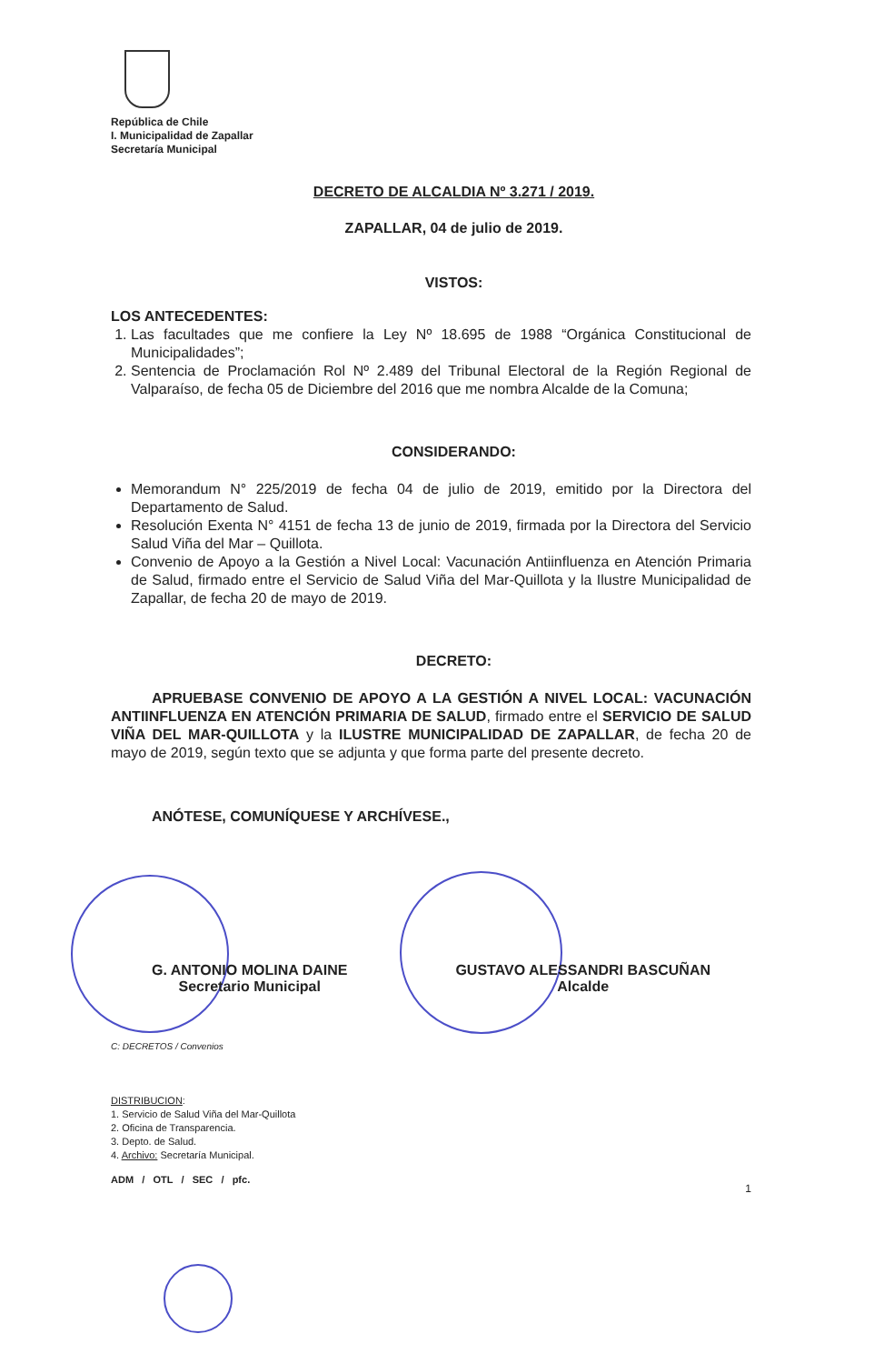República de Chile
I. Municipalidad de Zapallar
Secretaría Municipal
DECRETO DE ALCALDIA Nº 3.271 / 2019.
ZAPALLAR, 04 de julio de 2019.
VISTOS:
LOS ANTECEDENTES:
1. Las facultades que me confiere la Ley Nº 18.695 de 1988 “Orgánica Constitucional de Municipalidades”;
2. Sentencia de Proclamación Rol Nº 2.489 del Tribunal Electoral de la Región Regional de Valparaíso, de fecha 05 de Diciembre del 2016 que me nombra Alcalde de la Comuna;
CONSIDERANDO:
Memorandum N° 225/2019 de fecha 04 de julio de 2019, emitido por la Directora del Departamento de Salud.
Resolución Exenta N° 4151 de fecha 13 de junio de 2019, firmada por la Directora del Servicio Salud Viña del Mar – Quillota.
Convenio de Apoyo a la Gestión a Nivel Local: Vacunación Antiinfluenza en Atención Primaria de Salud, firmado entre el Servicio de Salud Viña del Mar-Quillota y la Ilustre Municipalidad de Zapallar, de fecha 20 de mayo de 2019.
DECRETO:
APRUEBASE CONVENIO DE APOYO A LA GESTIÓN A NIVEL LOCAL: VACUNACIÓN ANTIINFLUENZA EN ATENCIÓN PRIMARIA DE SALUD, firmado entre el SERVICIO DE SALUD VIÑA DEL MAR-QUILLOTA y la ILUSTRE MUNICIPALIDAD DE ZAPALLAR, de fecha 20 de mayo de 2019, según texto que se adjunta y que forma parte del presente decreto.
ANÓTESE, COMUNÍQUESE Y ARCHÍVESE.,
G. ANTONIO MOLINA DAINE
Secretario Municipal
GUSTAVO ALESSANDRI BASCUÑAN
Alcalde
C: DECRETOS / Convenios
DISTRIBUCION:
1. Servicio de Salud Viña del Mar-Quillota
2. Oficina de Transparencia.
3. Depto. de Salud.
4. Archivo: Secretaría Municipal.
ADM / OTL / SEC / pfc.
1